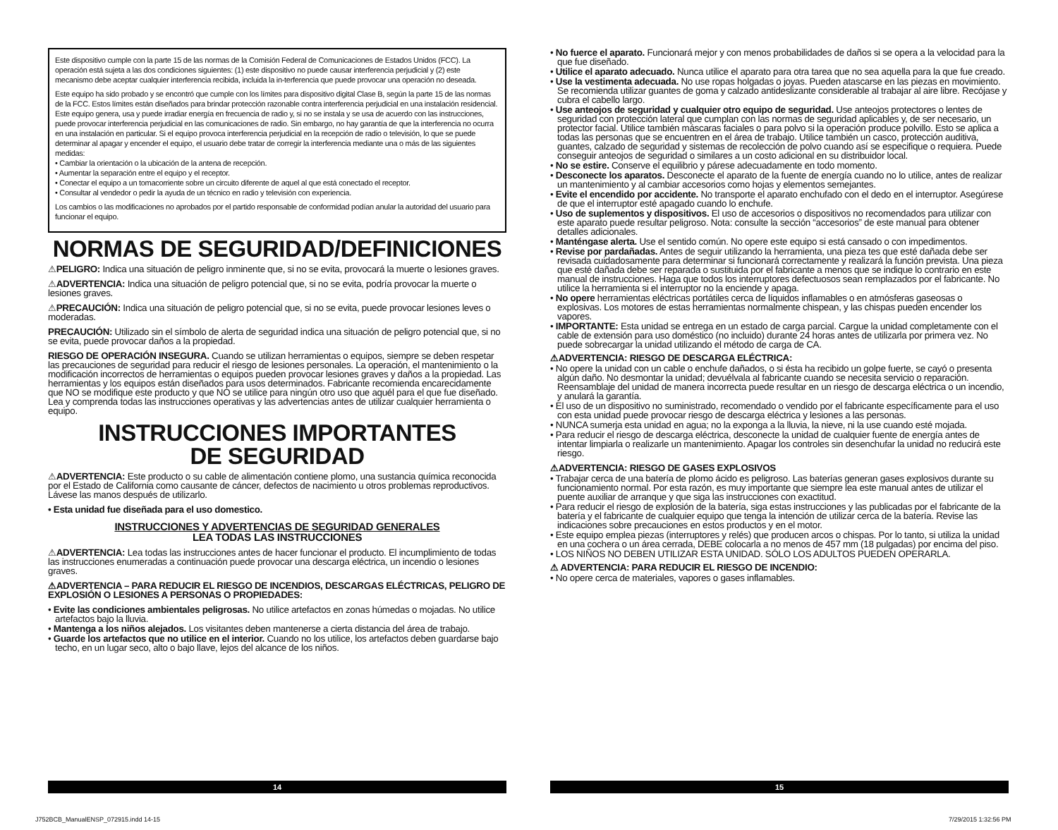Este dispositivo cumple con la parte 15 de las normas de la Comisión Federal de Comunicaciones de Estados Unidos (FCC). La operación está sujeta a las dos condiciones siguientes: (1) este dispositivo no puede causar interferencia perjudicial y (2) este mecanismo debe aceptar cualquier interferencia recibida, incluida la in-terferencia que puede provocar una operación no deseada.
Este equipo ha sido probado y se encontró que cumple con los límites para dispositivo digital Clase B, según la parte 15 de las normas de la FCC. Estos límites están diseñados para brindar protección razonable contra interferencia perjudicial en una instalación residencial. Este equipo genera, usa y puede irradiar energía en frecuencia de radio y, si no se instala y se usa de acuerdo con las instrucciones, puede provocar interferencia perjudicial en las comunicaciones de radio. Sin embargo, no hay garantía de que la interferencia no ocurra en una instalación en particular. Si el equipo provoca interferencia perjudicial en la recepción de radio o televisión, lo que se puede determinar al apagar y encender el equipo, el usuario debe tratar de corregir la interferencia mediante una o más de las siguientes medidas:
• Cambiar la orientación o la ubicación de la antena de recepción.
• Aumentar la separación entre el equipo y el receptor.
• Conectar el equipo a un tomacorriente sobre un circuito diferente de aquel al que está conectado el receptor.
• Consultar al vendedor o pedir la ayuda de un técnico en radio y televisión con experiencia.
Los cambios o las modificaciones no aprobados por el partido responsable de conformidad podían anular la autoridad del usuario para funcionar el equipo.
NORMAS DE SEGURIDAD/DEFINICIONES
⚠PELIGRO: Indica una situación de peligro inminente que, si no se evita, provocará la muerte o lesiones graves.
⚠ADVERTENCIA: Indica una situación de peligro potencial que, si no se evita, podría provocar la muerte o lesiones graves.
⚠PRECAUCIÓN: Indica una situación de peligro potencial que, si no se evita, puede provocar lesiones leves o moderadas.
PRECAUCIÓN: Utilizado sin el símbolo de alerta de seguridad indica una situación de peligro potencial que, si no se evita, puede provocar daños a la propiedad.
RIESGO DE OPERACIÓN INSEGURA. Cuando se utilizan herramientas o equipos, siempre se deben respetar las precauciones de seguridad para reducir el riesgo de lesiones personales. La operación, el mantenimiento o la modificación incorrectos de herramientas o equipos pueden provocar lesiones graves y daños a la propiedad. Las herramientas y los equipos están diseñados para usos determinados. Fabricante recomienda encarecidamente que NO se modifique este producto y que NO se utilice para ningún otro uso que aquél para el que fue diseñado. Lea y comprenda todas las instrucciones operativas y las advertencias antes de utilizar cualquier herramienta o equipo.
INSTRUCCIONES IMPORTANTES
DE SEGURIDAD
⚠ADVERTENCIA: Este producto o su cable de alimentación contiene plomo, una sustancia química reconocida por el Estado de California como causante de cáncer, defectos de nacimiento u otros problemas reproductivos. Lávese las manos después de utilizarlo.
• Esta unidad fue diseñada para el uso domestico.
INSTRUCCIONES Y ADVERTENCIAS DE SEGURIDAD GENERALES
LEA TODAS LAS INSTRUCCIONES
⚠ADVERTENCIA: Lea todas las instrucciones antes de hacer funcionar el producto. El incumplimiento de todas las instrucciones enumeradas a continuación puede provocar una descarga eléctrica, un incendio o lesiones graves.
⚠ADVERTENCIA – PARA REDUCIR EL RIESGO DE INCENDIOS, DESCARGAS ELÉCTRICAS, PELIGRO DE EXPLOSIÓN O LESIONES A PERSONAS O PROPIEDADES:
• Evite las condiciones ambientales peligrosas. No utilice artefactos en zonas húmedas o mojadas. No utilice artefactos bajo la lluvia.
• Mantenga a los niños alejados. Los visitantes deben mantenerse a cierta distancia del área de trabajo.
• Guarde los artefactos que no utilice en el interior. Cuando no los utilice, los artefactos deben guardarse bajo techo, en un lugar seco, alto o bajo llave, lejos del alcance de los niños.
• No fuerce el aparato. Funcionará mejor y con menos probabilidades de daños si se opera a la velocidad para la que fue diseñado.
• Utilice el aparato adecuado. Nunca utilice el aparato para otra tarea que no sea aquella para la que fue creado.
• Use la vestimenta adecuada. No use ropas holgadas o joyas. Pueden atascarse en las piezas en movimiento. Se recomienda utilizar guantes de goma y calzado antideslizante considerable al trabajar al aire libre. Recójase y cubra el cabello largo.
• Use anteojos de seguridad y cualquier otro equipo de seguridad. Use anteojos protectores o lentes de seguridad con protección lateral que cumplan con las normas de seguridad aplicables y, de ser necesario, un protector facial. Utilice también máscaras faciales o para polvo si la operación produce polvillo. Esto se aplica a todas las personas que se encuentren en el área de trabajo. Utilice también un casco, protección auditiva, guantes, calzado de seguridad y sistemas de recolección de polvo cuando así se especifique o requiera. Puede conseguir anteojos de seguridad o similares a un costo adicional en su distribuidor local.
• No se estire. Conserve el equilibrio y párese adecuadamente en todo momento.
• Desconecte los aparatos. Desconecte el aparato de la fuente de energía cuando no lo utilice, antes de realizar un mantenimiento y al cambiar accesorios como hojas y elementos semejantes.
• Evite el encendido por accidente. No transporte el aparato enchufado con el dedo en el interruptor. Asegúrese de que el interruptor esté apagado cuando lo enchufe.
• Uso de suplementos y dispositivos. El uso de accesorios o dispositivos no recomendados para utilizar con este aparato puede resultar peligroso. Nota: consulte la sección “accesorios” de este manual para obtener detalles adicionales.
• Manténgase alerta. Use el sentido común. No opere este equipo si está cansado o con impedimentos.
• Revise por pardañadas. Antes de seguir utilizando la herramienta, una pieza tes que esté dañada debe ser revisada cuidadosamente para determinar si funcionará correctamente y realizará la función prevista. Una pieza que esté dañada debe ser reparada o sustituida por el fabricante a menos que se indique lo contrario en este manual de instrucciones. Haga que todos los interruptores defectuosos sean remplazados por el fabricante. No utilice la herramienta si el interruptor no la enciende y apaga.
• No opere herramientas eléctricas portátiles cerca de líquidos inflamables o en atmósferas gaseosas o explosivas. Los motores de estas herramientas normalmente chispean, y las chispas pueden encender los vapores.
• IMPORTANTE: Esta unidad se entrega en un estado de carga parcial. Cargue la unidad completamente con el cable de extensión para uso doméstico (no incluido) durante 24 horas antes de utilizarla por primera vez. No puede sobrecargar la unidad utilizando el método de carga de CA.
⚠ADVERTENCIA: RIESGO DE DESCARGA ELÉCTRICA:
• No opere la unidad con un cable o enchufe dañados, o si ésta ha recibido un golpe fuerte, se cayó o presenta algún daño. No desmontar la unidad; devuélvala al fabricante cuando se necesita servicio o reparación. Reensamblaje del unidad de manera incorrecta puede resultar en un riesgo de descarga eléctrica o un incendio, y anulará la garantía.
• El uso de un dispositivo no suministrado, recomendado o vendido por el fabricante específicamente para el uso con esta unidad puede provocar riesgo de descarga eléctrica y lesiones a las personas.
• NUNCA sumerja esta unidad en agua; no la exponga a la lluvia, la nieve, ni la use cuando esté mojada.
• Para reducir el riesgo de descarga eléctrica, desconecte la unidad de cualquier fuente de energía antes de intentar limpiarla o realizarle un mantenimiento. Apagar los controles sin desenchufar la unidad no reducirá este riesgo.
⚠ADVERTENCIA: RIESGO DE GASES EXPLOSIVOS
• Trabajar cerca de una batería de plomo ácido es peligroso. Las baterías generan gases explosivos durante su funcionamiento normal. Por esta razón, es muy importante que siempre lea este manual antes de utilizar el puente auxiliar de arranque y que siga las instrucciones con exactitud.
• Para reducir el riesgo de explosión de la batería, siga estas instrucciones y las publicadas por el fabricante de la batería y el fabricante de cualquier equipo que tenga la intención de utilizar cerca de la batería. Revise las indicaciones sobre precauciones en estos productos y en el motor.
• Este equipo emplea piezas (interruptores y relés) que producen arcos o chispas. Por lo tanto, si utiliza la unidad en una cochera o un área cerrada, DEBE colocarla a no menos de 457 mm (18 pulgadas) por encima del piso.
• LOS NIÑOS NO DEBEN UTILIZAR ESTA UNIDAD. SÓLO LOS ADULTOS PUEDEN OPERARLA.
⚠ ADVERTENCIA: PARA REDUCIR EL RIESGO DE INCENDIO:
• No opere cerca de materiales, vapores o gases inflamables.
14 15
J752BCB_ManualENSP_072915.indd 14-15
7/29/2015 1:32:56 PM